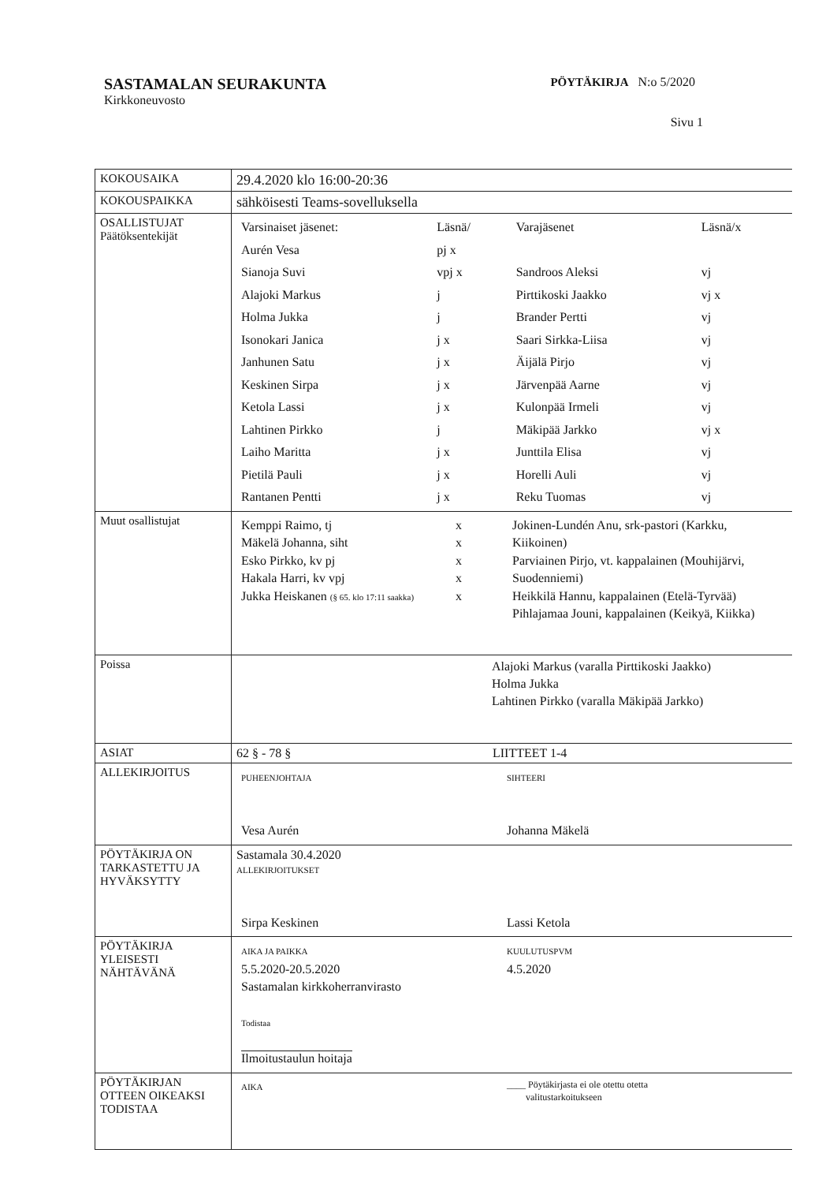SASTAMALAN SEURAKUNTA
Kirkkoneuvosto
PÖYTÄKIRJA N:o 5/2020
Sivu 1
| KOKOUSAIKA | 29.4.2020 klo 16:00-20:36 |
| KOKOUSPAIKKA | sähköisesti Teams-sovelluksella |
| OSALLISTUJAT Päätöksentekijät | / Varsinaiset jäsenet: / Läsnä/ / Varajäsenet / Läsnä/x / / Aurén Vesa / pj x / / / / Sianoja Suvi / vpj x / Sandroos Aleksi / vj / / Alajoki Markus / j / Pirttikoski Jaakko / vj x / / Holma Jukka / j / Brander Pertti / vj / / Isonokari Janica / j x / Saari Sirkka-Liisa / vj / / Janhunen Satu / j x / Äijälä Pirjo / vj / / Keskinen Sirpa / j x / Järvenpää Aarne / vj / / Ketola Lassi / j x / Kulonpää Irmeli / vj / / Lahtinen Pirkko / j / Mäkipää Jarkko / vj x / / Laiho Maritta / j x / Junttila Elisa / vj / / Pietilä Pauli / j x / Horelli Auli / vj / / Rantanen Pentti / j x / Reku Tuomas / vj / |
| Muut osallistujat | / Kemppi Raimo, tj Mäkelä Johanna, siht Esko Pirkko, kv pj Hakala Harri, kv vpj Jukka Heiskanen (§ 65. klo 17:11 saakka) / x x x x x / Jokinen-Lundén Anu, srk-pastori (Karkku, Kiikoinen) Parviainen Pirjo, vt. kappalainen (Mouhijärvi, Suodenniemi) Heikkilä Hannu, kappalainen (Etelä-Tyrvää) Pihlajamaa Jouni, kappalainen (Keikyä, Kiikka) / |
| Poissa | Alajoki Markus (varalla Pirttikoski Jaakko) Holma Jukka Lahtinen Pirkko (varalla Mäkipää Jarkko) |
| ASIAT | 62 § - 78 § LIITTEET 1-4 |
| ALLEKIRJOITUS | / PUHEENJOHTAJA Vesa Aurén / SIHTEERI Johanna Mäkelä / |
| PÖYTÄKIRJA ON TARKASTETTU JA HYVÄKSYTTY | Sastamala 30.4.2020 ALLEKIRJOITUKSET / Sirpa Keskinen / Lassi Ketola / |
| PÖYTÄKIRJA YLEISESTI NÄHTÄVÄNÄ | / AIKA JA PAIKKA 5.5.2020-20.5.2020 Sastamalan kirkkoherranvirasto Todistaa Ilmoitustaulun hoitaja / KUULUTUSPVM 4.5.2020 / |
| PÖYTÄKIRJAN OTTEEN OIKEAKSI TODISTAA | / AIKA / ____ Pöytäkirjasta ei ole otettu otetta valitustarkoitukseen / |